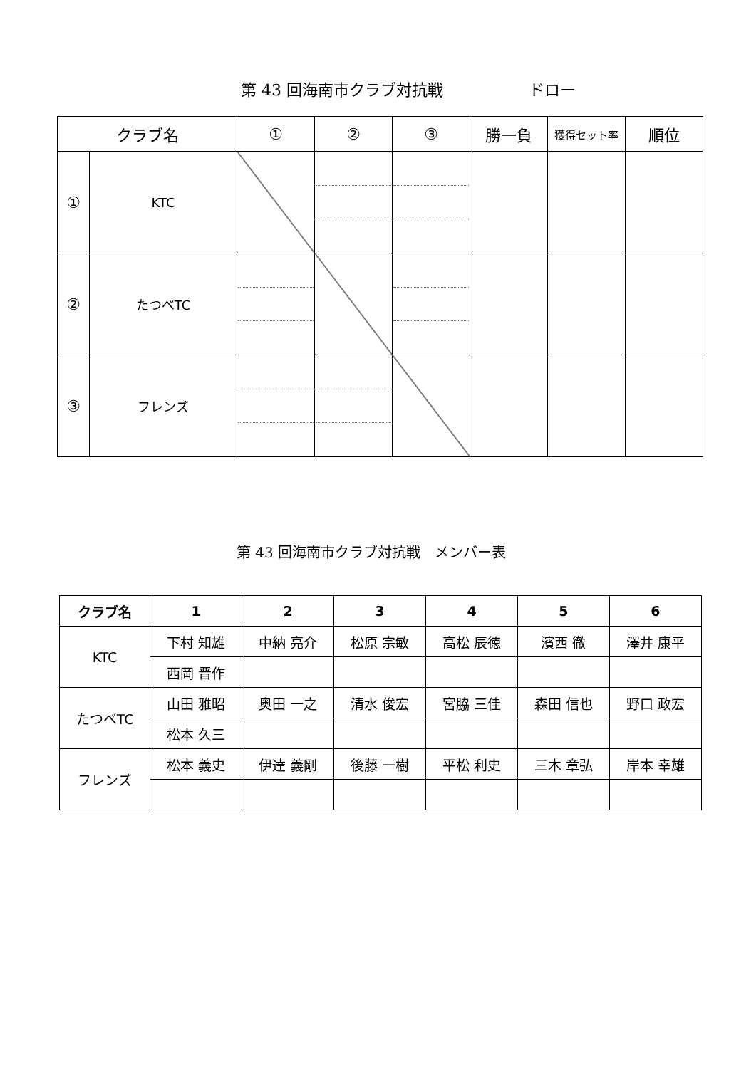第 43 回海南市クラブ対抗戦 ドロー
| クラブ名 | | ① | ② | ③ | 勝一負 | 獲得セット率 | 順位 |
| --- | --- | --- | --- | --- | --- | --- | --- |
| ① | KTC | | | | | | |
| ② | たつべTC | | | | | | |
| ③ | フレンズ | | | | | | |
第 43 回海南市クラブ対抗戦　メンバー表
| クラブ名 | 1 | 2 | 3 | 4 | 5 | 6 |
| --- | --- | --- | --- | --- | --- | --- |
| KTC | 下村 知雄 | 中納 亮介 | 松原 宗敏 | 高松 辰徳 | 濱西 徹 | 澤井 康平 |
| | 西岡 晋作 | | | | | |
| たつべTC | 山田 雅昭 | 奥田 一之 | 清水 俊宏 | 宮脇 三佳 | 森田 信也 | 野口 政宏 |
| | 松本 久三 | | | | | |
| フレンズ | 松本 義史 | 伊達 義剛 | 後藤 一樹 | 平松 利史 | 三木 章弘 | 岸本 幸雄 |